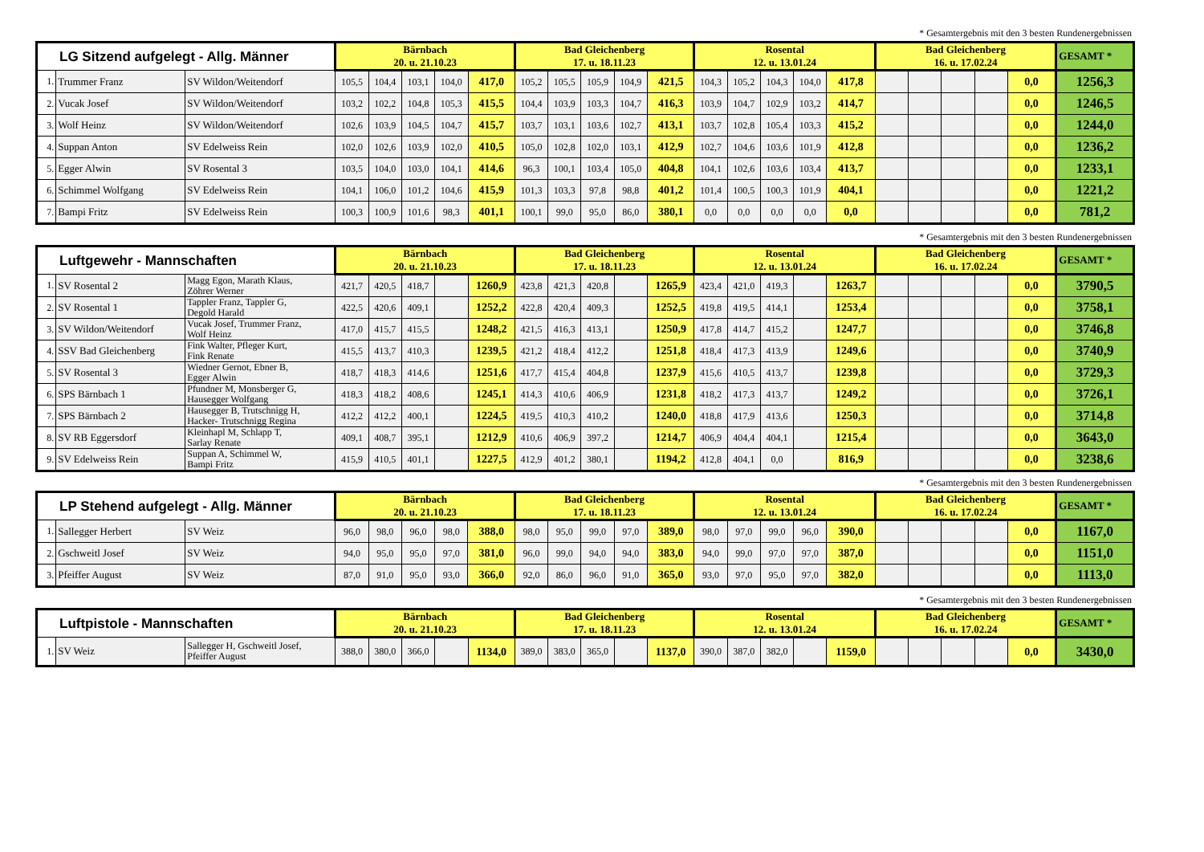* Gesamtergebnis mit den 3 besten Rundenergebnissen
| LG Sitzend aufgelegt - Allg. Männer | | | Bärnbach 20. u. 21.10.23 | | | | | Bad Gleichenberg 17. u. 18.11.23 | | | | | Rosental 12. u. 13.01.24 | | | | | Bad Gleichenberg 16. u. 17.02.24 | | | | | GESAMT * |
| --- | --- | --- | --- | --- | --- | --- | --- | --- | --- | --- | --- | --- | --- | --- | --- | --- | --- | --- | --- | --- | --- | --- | --- |
| 1. | Trummer Franz | SV Wildon/Weitendorf | 105,5 | 104,4 | 103,1 | 104,0 | 417,0 | 105,2 | 105,5 | 105,9 | 104,9 | 421,5 | 104,3 | 105,2 | 104,3 | 104,0 | 417,8 | | | | | 0,0 | 1256,3 |
| 2. | Vucak Josef | SV Wildon/Weitendorf | 103,2 | 102,2 | 104,8 | 105,3 | 415,5 | 104,4 | 103,9 | 103,3 | 104,7 | 416,3 | 103,9 | 104,7 | 102,9 | 103,2 | 414,7 | | | | | 0,0 | 1246,5 |
| 3. | Wolf Heinz | SV Wildon/Weitendorf | 102,6 | 103,9 | 104,5 | 104,7 | 415,7 | 103,7 | 103,1 | 103,6 | 102,7 | 413,1 | 103,7 | 102,8 | 105,4 | 103,3 | 415,2 | | | | | 0,0 | 1244,0 |
| 4. | Suppan Anton | SV Edelweiss Rein | 102,0 | 102,6 | 103,9 | 102,0 | 410,5 | 105,0 | 102,8 | 102,0 | 103,1 | 412,9 | 102,7 | 104,6 | 103,6 | 101,9 | 412,8 | | | | | 0,0 | 1236,2 |
| 5. | Egger Alwin | SV Rosental 3 | 103,5 | 104,0 | 103,0 | 104,1 | 414,6 | 96,3 | 100,1 | 103,4 | 105,0 | 404,8 | 104,1 | 102,6 | 103,6 | 103,4 | 413,7 | | | | | 0,0 | 1233,1 |
| 6. | Schimmel Wolfgang | SV Edelweiss Rein | 104,1 | 106,0 | 101,2 | 104,6 | 415,9 | 101,3 | 103,3 | 97,8 | 98,8 | 401,2 | 101,4 | 100,5 | 100,3 | 101,9 | 404,1 | | | | | 0,0 | 1221,2 |
| 7. | Bampi Fritz | SV Edelweiss Rein | 100,3 | 100,9 | 101,6 | 98,3 | 401,1 | 100,1 | 99,0 | 95,0 | 86,0 | 380,1 | 0,0 | 0,0 | 0,0 | 0,0 | 0,0 | | | | | 0,0 | 781,2 |
* Gesamtergebnis mit den 3 besten Rundenergebnissen
| Luftgewehr - Mannschaften | | | Bärnbach 20. u. 21.10.23 | | | | | Bad Gleichenberg 17. u. 18.11.23 | | | | | Rosental 12. u. 13.01.24 | | | | | Bad Gleichenberg 16. u. 17.02.24 | | | | | GESAMT * |
| --- | --- | --- | --- | --- | --- | --- | --- | --- | --- | --- | --- | --- | --- | --- | --- | --- | --- | --- | --- | --- | --- | --- | --- |
| 1. | SV Rosental 2 | Magg Egon, Marath Klaus, Zöhrer Werner | 421,7 | 420,5 | 418,7 | | 1260,9 | 423,8 | 421,3 | 420,8 | | 1265,9 | 423,4 | 421,0 | 419,3 | | 1263,7 | | | | | 0,0 | 3790,5 |
| 2. | SV Rosental 1 | Tappler Franz, Tappler G, Degold Harald | 422,5 | 420,6 | 409,1 | | 1252,2 | 422,8 | 420,4 | 409,3 | | 1252,5 | 419,8 | 419,5 | 414,1 | | 1253,4 | | | | | 0,0 | 3758,1 |
| 3. | SV Wildon/Weitendorf | Vucak Josef, Trummer Franz, Wolf Heinz | 417,0 | 415,7 | 415,5 | | 1248,2 | 421,5 | 416,3 | 413,1 | | 1250,9 | 417,8 | 414,7 | 415,2 | | 1247,7 | | | | | 0,0 | 3746,8 |
| 4. | SSV Bad Gleichenberg | Fink Walter, Pfleger Kurt, Fink Renate | 415,5 | 413,7 | 410,3 | | 1239,5 | 421,2 | 418,4 | 412,2 | | 1251,8 | 418,4 | 417,3 | 413,9 | | 1249,6 | | | | | 0,0 | 3740,9 |
| 5. | SV Rosental 3 | Wiedner Gernot, Ebner B, Egger Alwin | 418,7 | 418,3 | 414,6 | | 1251,6 | 417,7 | 415,4 | 404,8 | | 1237,9 | 415,6 | 410,5 | 413,7 | | 1239,8 | | | | | 0,0 | 3729,3 |
| 6. | SPS Bärnbach 1 | Pfundner M, Monsberger G, Hausegger Wolfgang | 418,3 | 418,2 | 408,6 | | 1245,1 | 414,3 | 410,6 | 406,9 | | 1231,8 | 418,2 | 417,3 | 413,7 | | 1249,2 | | | | | 0,0 | 3726,1 |
| 7. | SPS Bärnbach 2 | Hausegger B, Trutschnigg H, Hacker- Trutschnigg Regina | 412,2 | 412,2 | 400,1 | | 1224,5 | 419,5 | 410,3 | 410,2 | | 1240,0 | 418,8 | 417,9 | 413,6 | | 1250,3 | | | | | 0,0 | 3714,8 |
| 8. | SV RB Eggersdorf | Kleinhapl M, Schlapp T, Sarlay Renate | 409,1 | 408,7 | 395,1 | | 1212,9 | 410,6 | 406,9 | 397,2 | | 1214,7 | 406,9 | 404,4 | 404,1 | | 1215,4 | | | | | 0,0 | 3643,0 |
| 9. | SV Edelweiss Rein | Suppan A, Schimmel W, Bampi Fritz | 415,9 | 410,5 | 401,1 | | 1227,5 | 412,9 | 401,2 | 380,1 | | 1194,2 | 412,8 | 404,1 | 0,0 | | 816,9 | | | | | 0,0 | 3238,6 |
* Gesamtergebnis mit den 3 besten Rundenergebnissen
| LP Stehend aufgelegt - Allg. Männer | | | Bärnbach 20. u. 21.10.23 | | | | | Bad Gleichenberg 17. u. 18.11.23 | | | | | Rosental 12. u. 13.01.24 | | | | | Bad Gleichenberg 16. u. 17.02.24 | | | | | GESAMT * |
| --- | --- | --- | --- | --- | --- | --- | --- | --- | --- | --- | --- | --- | --- | --- | --- | --- | --- | --- | --- | --- | --- | --- | --- |
| 1. | Sallegger Herbert | SV Weiz | 96,0 | 98,0 | 96,0 | 98,0 | 388,0 | 98,0 | 95,0 | 99,0 | 97,0 | 389,0 | 98,0 | 97,0 | 99,0 | 96,0 | 390,0 | | | | | 0,0 | 1167,0 |
| 2. | Gschweitl Josef | SV Weiz | 94,0 | 95,0 | 95,0 | 97,0 | 381,0 | 96,0 | 99,0 | 94,0 | 94,0 | 383,0 | 94,0 | 99,0 | 97,0 | 97,0 | 387,0 | | | | | 0,0 | 1151,0 |
| 3. | Pfeiffer August | SV Weiz | 87,0 | 91,0 | 95,0 | 93,0 | 366,0 | 92,0 | 86,0 | 96,0 | 91,0 | 365,0 | 93,0 | 97,0 | 95,0 | 97,0 | 382,0 | | | | | 0,0 | 1113,0 |
* Gesamtergebnis mit den 3 besten Rundenergebnissen
| Luftpistole - Mannschaften | | | Bärnbach 20. u. 21.10.23 | | | | | Bad Gleichenberg 17. u. 18.11.23 | | | | | Rosental 12. u. 13.01.24 | | | | | Bad Gleichenberg 16. u. 17.02.24 | | | | | GESAMT * |
| --- | --- | --- | --- | --- | --- | --- | --- | --- | --- | --- | --- | --- | --- | --- | --- | --- | --- | --- | --- | --- | --- | --- | --- |
| 1. | SV Weiz | Sallegger H, Gschweitl Josef, Pfeiffer August | 388,0 | 380,0 | 366,0 | | 1134,0 | 389,0 | 383,0 | 365,0 | | 1137,0 | 390,0 | 387,0 | 382,0 | | 1159,0 | | | | | 0,0 | 3430,0 |